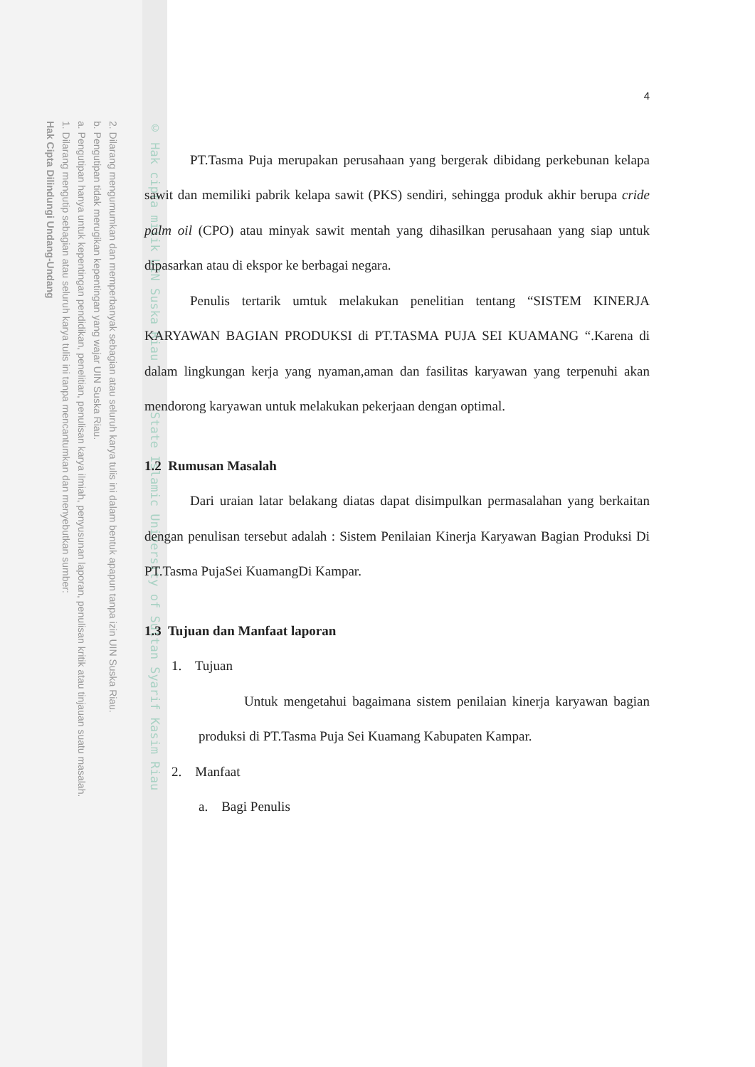2. Dilarang mengumumkan dan memperbanyak sebagian atau seluruh karya tulis ini dalam bentuk apapun tanpa izin UIN Suska Riau.
b. Pengutipan tidak merugikan kepentingan yang wajar UIN Suska Riau.
a. Pengutipan hanya untuk kepentingan pendidikan, penelitian, penulisan karya ilmiah, penyusunan laporan, penulisan kritik atau tinjauan suatu masalah.
1. Dilarang mengutip sebagian atau seluruh karya tulis ini tanpa mencantumkan dan menyebutkan sumber:
Hak Cipta Dilindungi Undang-Undang
© Hak cipta milik UIN Suska Riau State Islamic University of Sultan Syarif Kasim Riau
4
PT.Tasma Puja merupakan perusahaan yang bergerak dibidang perkebunan kelapa sawit dan memiliki pabrik kelapa sawit (PKS) sendiri, sehingga produk akhir berupa cride palm oil (CPO) atau minyak sawit mentah yang dihasilkan perusahaan yang siap untuk dipasarkan atau di ekspor ke berbagai negara.
Penulis tertarik umtuk melakukan penelitian tentang “SISTEM KINERJA KARYAWAN BAGIAN PRODUKSI di PT.TASMA PUJA SEI KUAMANG “.Karena di dalam lingkungan kerja yang nyaman,aman dan fasilitas karyawan yang terpenuhi akan mendorong karyawan untuk melakukan pekerjaan dengan optimal.
1.2 Rumusan Masalah
Dari uraian latar belakang diatas dapat disimpulkan permasalahan yang berkaitan dengan penulisan tersebut adalah : Sistem Penilaian Kinerja Karyawan Bagian Produksi Di PT.Tasma PujaSei KuamangDi Kampar.
1.3 Tujuan dan Manfaat laporan
1. Tujuan
Untuk mengetahui bagaimana sistem penilaian kinerja karyawan bagian produksi di PT.Tasma Puja Sei Kuamang Kabupaten Kampar.
2. Manfaat
a. Bagi Penulis